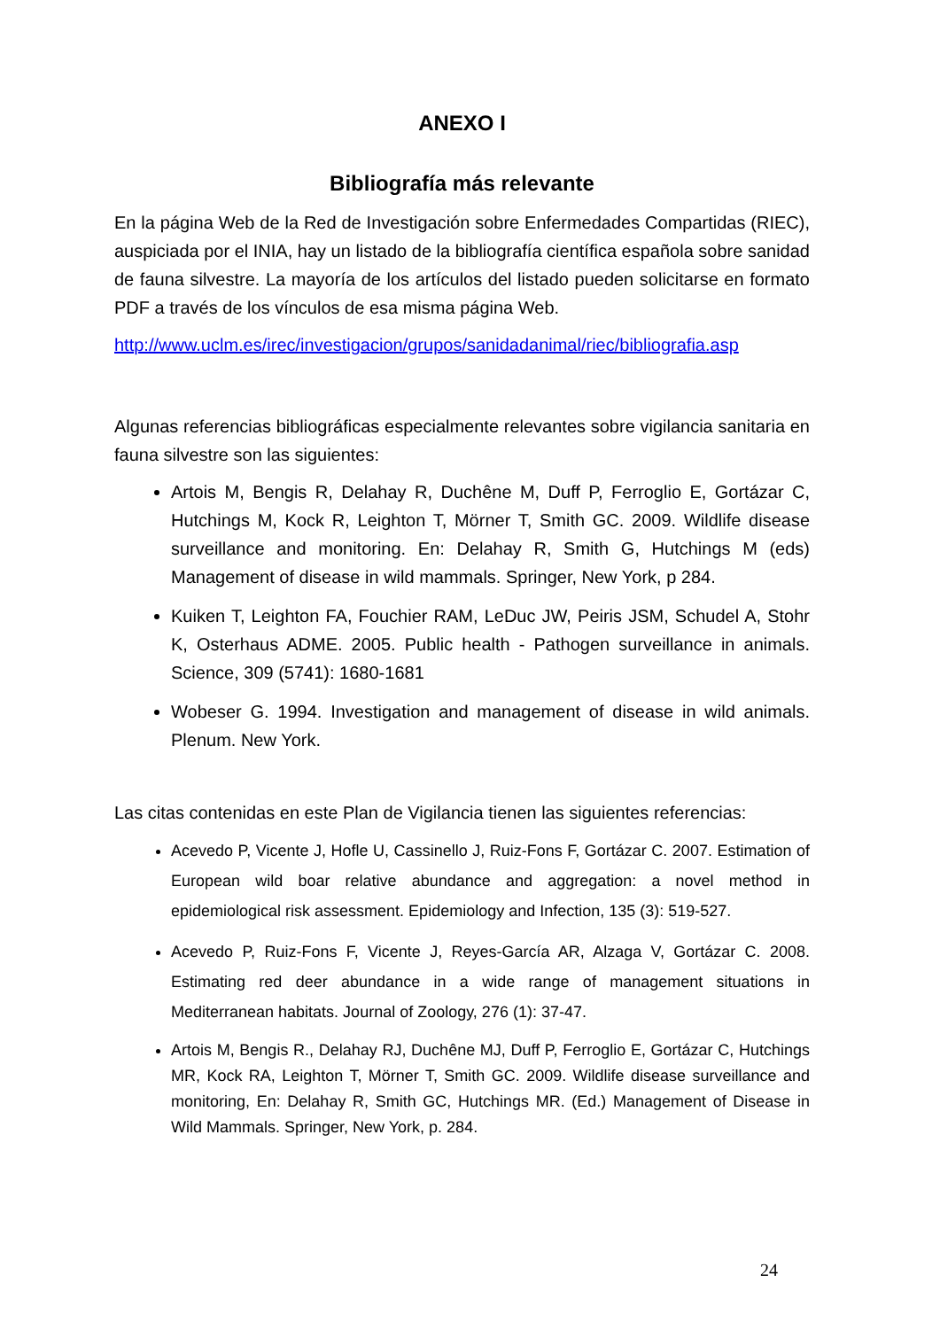ANEXO I
Bibliografía más relevante
En la página Web de la Red de Investigación sobre Enfermedades Compartidas (RIEC), auspiciada por el INIA, hay un listado de la bibliografía científica española sobre sanidad de fauna silvestre. La mayoría de los artículos del listado pueden solicitarse en formato PDF a través de los vínculos de esa misma página Web.
http://www.uclm.es/irec/investigacion/grupos/sanidadanimal/riec/bibliografia.asp
Algunas referencias bibliográficas especialmente relevantes sobre vigilancia sanitaria en fauna silvestre son las siguientes:
Artois M, Bengis R, Delahay R, Duchêne M, Duff P, Ferroglio E, Gortázar C, Hutchings M, Kock R, Leighton T, Mörner T, Smith GC. 2009. Wildlife disease surveillance and monitoring. En: Delahay R, Smith G, Hutchings M (eds) Management of disease in wild mammals. Springer, New York, p 284.
Kuiken T, Leighton FA, Fouchier RAM, LeDuc JW, Peiris JSM, Schudel A, Stohr K, Osterhaus ADME. 2005. Public health - Pathogen surveillance in animals. Science, 309 (5741): 1680-1681
Wobeser G. 1994. Investigation and management of disease in wild animals. Plenum. New York.
Las citas contenidas en este Plan de Vigilancia tienen las siguientes referencias:
Acevedo P, Vicente J, Hofle U, Cassinello J, Ruiz-Fons F, Gortázar C. 2007. Estimation of European wild boar relative abundance and aggregation: a novel method in epidemiological risk assessment. Epidemiology and Infection, 135 (3): 519-527.
Acevedo P, Ruiz-Fons F, Vicente J, Reyes-García AR, Alzaga V, Gortázar C. 2008. Estimating red deer abundance in a wide range of management situations in Mediterranean habitats. Journal of Zoology, 276 (1): 37-47.
Artois M, Bengis R., Delahay RJ, Duchêne MJ, Duff P, Ferroglio E, Gortázar C, Hutchings MR, Kock RA, Leighton T, Mörner T, Smith GC. 2009. Wildlife disease surveillance and monitoring, En: Delahay R, Smith GC, Hutchings MR. (Ed.) Management of Disease in Wild Mammals. Springer, New York, p. 284.
24